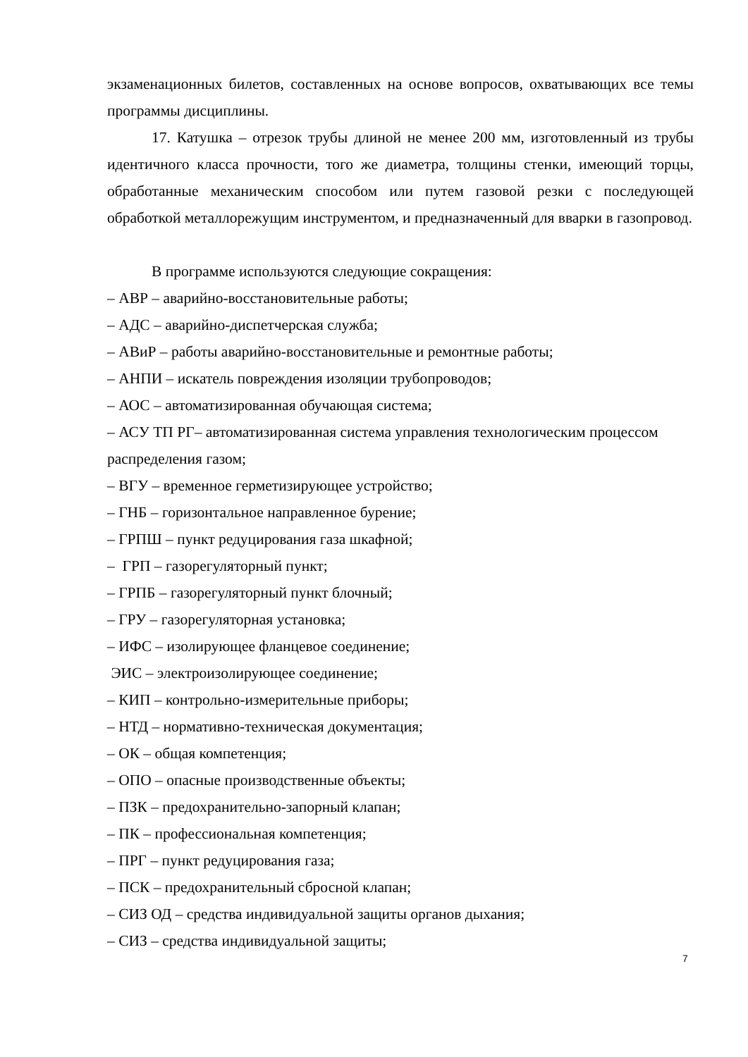экзаменационных билетов, составленных на основе вопросов, охватывающих все темы программы дисциплины.
17. Катушка – отрезок трубы длиной не менее 200 мм, изготовленный из трубы идентичного класса прочности, того же диаметра, толщины стенки, имеющий торцы, обработанные механическим способом или путем газовой резки с последующей обработкой металлорежущим инструментом, и предназначенный для вварки в газопровод.
В программе используются следующие сокращения:
– АВР – аварийно-восстановительные работы;
– АДС – аварийно-диспетчерская служба;
– АВиР – работы аварийно-восстановительные и ремонтные работы;
– АНПИ – искатель повреждения изоляции трубопроводов;
– АОС – автоматизированная обучающая система;
– АСУ ТП РГ– автоматизированная система управления технологическим процессом распределения газом;
– ВГУ – временное герметизирующее устройство;
– ГНБ – горизонтальное направленное бурение;
– ГРПШ – пункт редуцирования газа шкафной;
– ГРП – газорегуляторный пункт;
– ГРПБ – газорегуляторный пункт блочный;
– ГРУ – газорегуляторная установка;
– ИФС – изолирующее фланцевое соединение;
ЭИС – электроизолирующее соединение;
– КИП – контрольно-измерительные приборы;
– НТД – нормативно-техническая документация;
– ОК – общая компетенция;
– ОПО – опасные производственные объекты;
– ПЗК – предохранительно-запорный клапан;
– ПК – профессиональная компетенция;
– ПРГ – пункт редуцирования газа;
– ПСК – предохранительный сбросной клапан;
– СИЗ ОД – средства индивидуальной защиты органов дыхания;
– СИЗ – средства индивидуальной защиты;
7